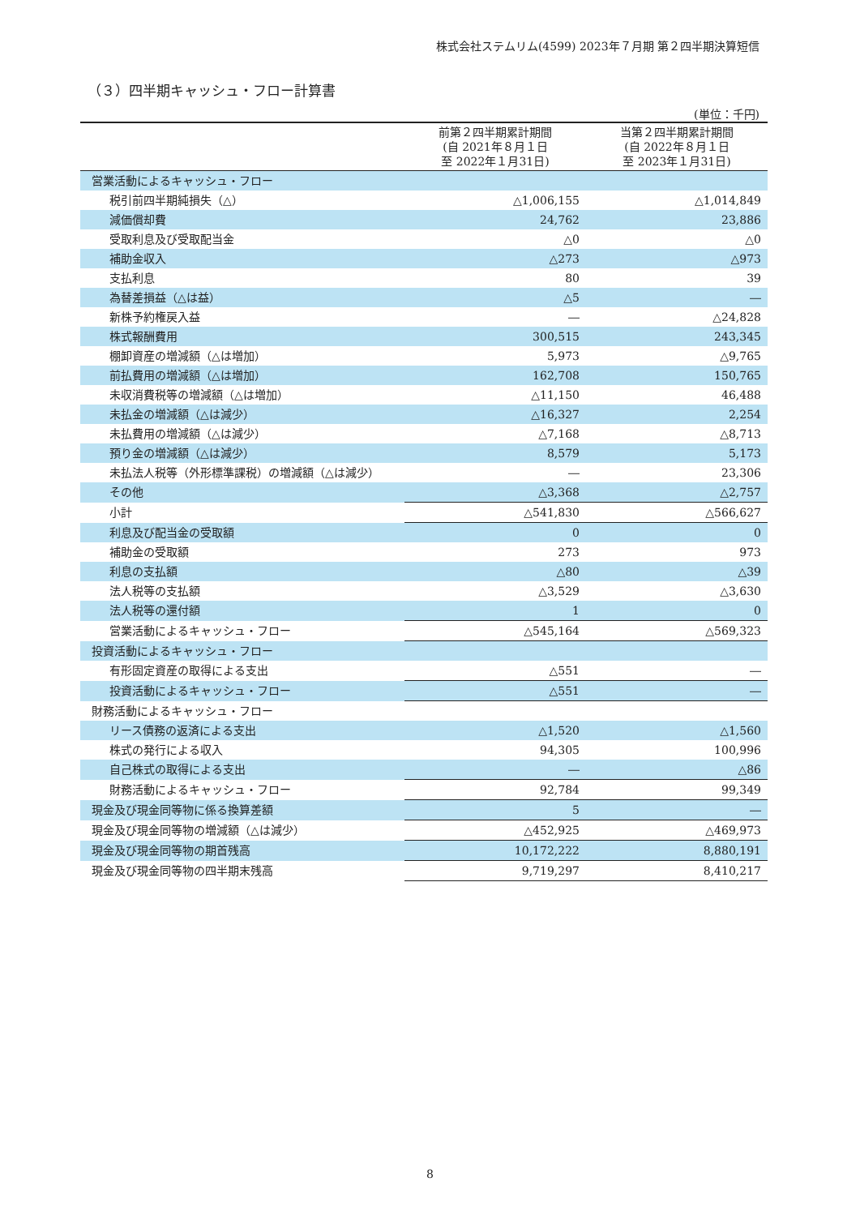株式会社ステムリム(4599) 2023年７月期 第２四半期決算短信
（３）四半期キャッシュ・フロー計算書
(単位：千円)
| | 前第２四半期累計期間 (自 2021年８月１日 至 2022年１月31日) | 当第２四半期累計期間 (自 2022年８月１日 至 2023年１月31日) |
| --- | --- | --- |
| 営業活動によるキャッシュ・フロー | | |
| 税引前四半期純損失（△） | △1,006,155 | △1,014,849 |
| 減価償却費 | 24,762 | 23,886 |
| 受取利息及び受取配当金 | △0 | △0 |
| 補助金収入 | △273 | △973 |
| 支払利息 | 80 | 39 |
| 為替差損益（△は益） | △5 | ― |
| 新株予約権戻入益 | ― | △24,828 |
| 株式報酬費用 | 300,515 | 243,345 |
| 棚卸資産の増減額（△は増加） | 5,973 | △9,765 |
| 前払費用の増減額（△は増加） | 162,708 | 150,765 |
| 未収消費税等の増減額（△は増加） | △11,150 | 46,488 |
| 未払金の増減額（△は減少） | △16,327 | 2,254 |
| 未払費用の増減額（△は減少） | △7,168 | △8,713 |
| 預り金の増減額（△は減少） | 8,579 | 5,173 |
| 未払法人税等（外形標準課税）の増減額（△は減少） | ― | 23,306 |
| その他 | △3,368 | △2,757 |
| 小計 | △541,830 | △566,627 |
| 利息及び配当金の受取額 | 0 | 0 |
| 補助金の受取額 | 273 | 973 |
| 利息の支払額 | △80 | △39 |
| 法人税等の支払額 | △3,529 | △3,630 |
| 法人税等の還付額 | 1 | 0 |
| 営業活動によるキャッシュ・フロー | △545,164 | △569,323 |
| 投資活動によるキャッシュ・フロー | | |
| 有形固定資産の取得による支出 | △551 | ― |
| 投資活動によるキャッシュ・フロー | △551 | ― |
| 財務活動によるキャッシュ・フロー | | |
| リース債務の返済による支出 | △1,520 | △1,560 |
| 株式の発行による収入 | 94,305 | 100,996 |
| 自己株式の取得による支出 | ― | △86 |
| 財務活動によるキャッシュ・フロー | 92,784 | 99,349 |
| 現金及び現金同等物に係る換算差額 | 5 | ― |
| 現金及び現金同等物の増減額（△は減少） | △452,925 | △469,973 |
| 現金及び現金同等物の期首残高 | 10,172,222 | 8,880,191 |
| 現金及び現金同等物の四半期末残高 | 9,719,297 | 8,410,217 |
8